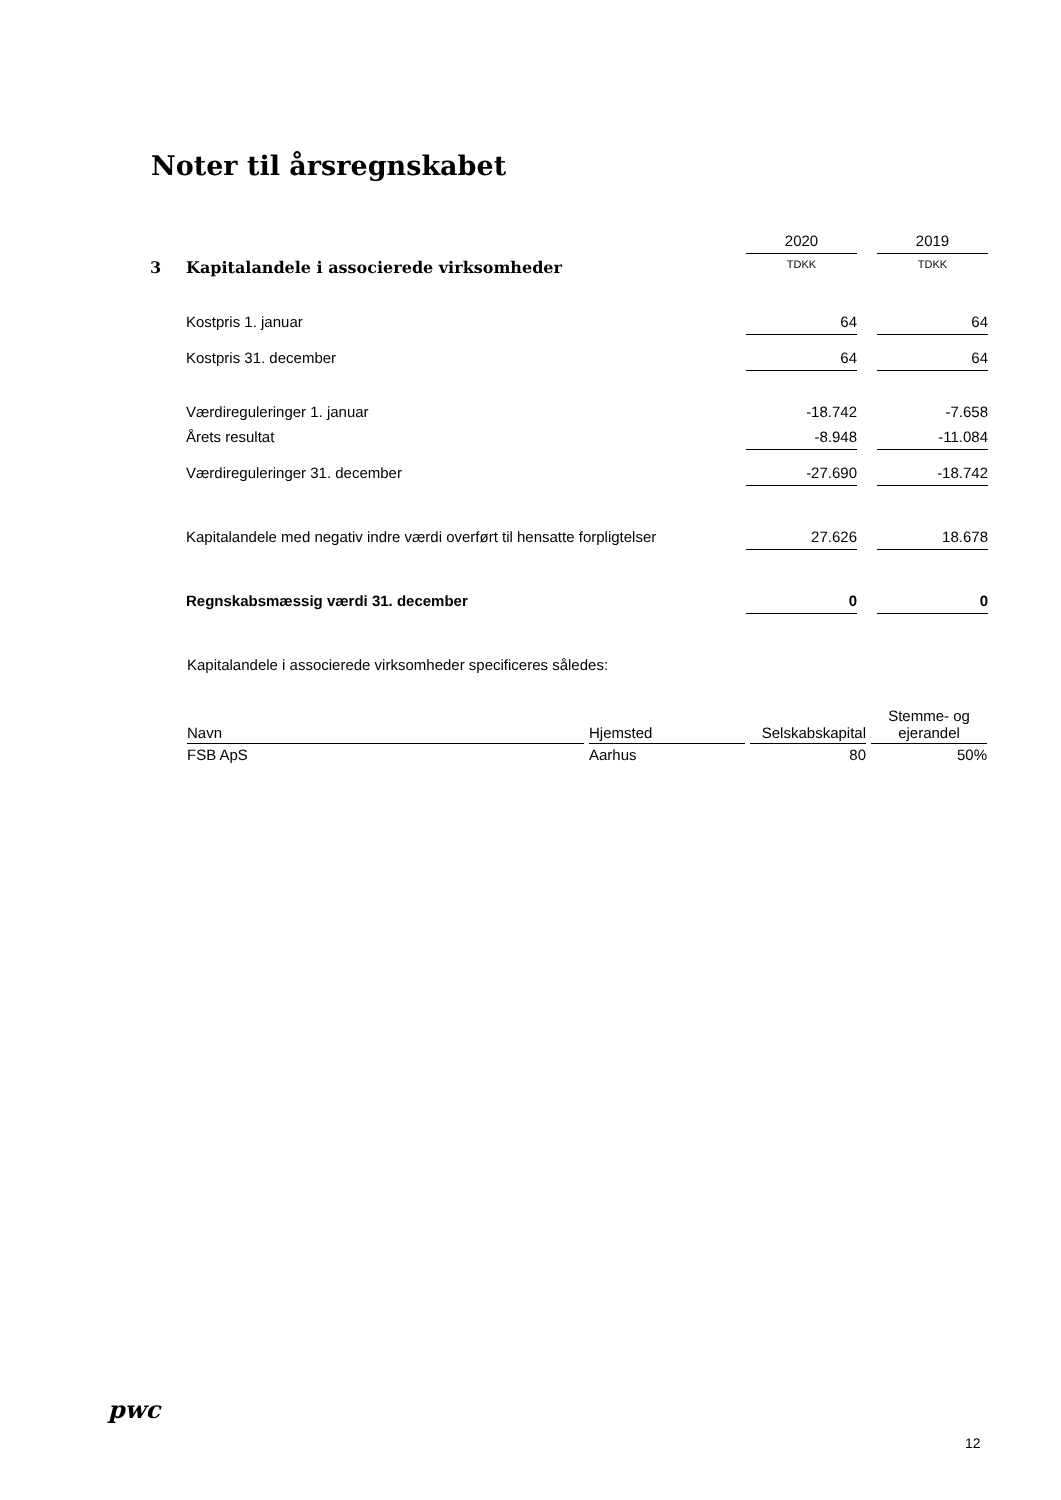Noter til årsregnskabet
| | | 2020 | | 2019 |
| 3 | Kapitalandele i associerede virksomheder | TDKK | | TDKK |
| | Kostpris 1. januar | 64 | | 64 |
| | Kostpris 31. december | 64 | | 64 |
| | Værdireguleringer 1. januar | -18.742 | | -7.658 |
| | Årets resultat | -8.948 | | -11.084 |
| | Værdireguleringer 31. december | -27.690 | | -18.742 |
| | Kapitalandele med negativ indre værdi overført til hensatte forpligtelser | 27.626 | | 18.678 |
| | Regnskabsmæssig værdi 31. december | 0 | | 0 |
Kapitalandele i associerede virksomheder specificeres således:
| Navn | | Hjemsted | | Selskabskapital | | Stemme- og ejerandel |
| --- | --- | --- | --- | --- | --- | --- |
| FSB ApS | | Aarhus | | 80 | | 50% |
pwc
12